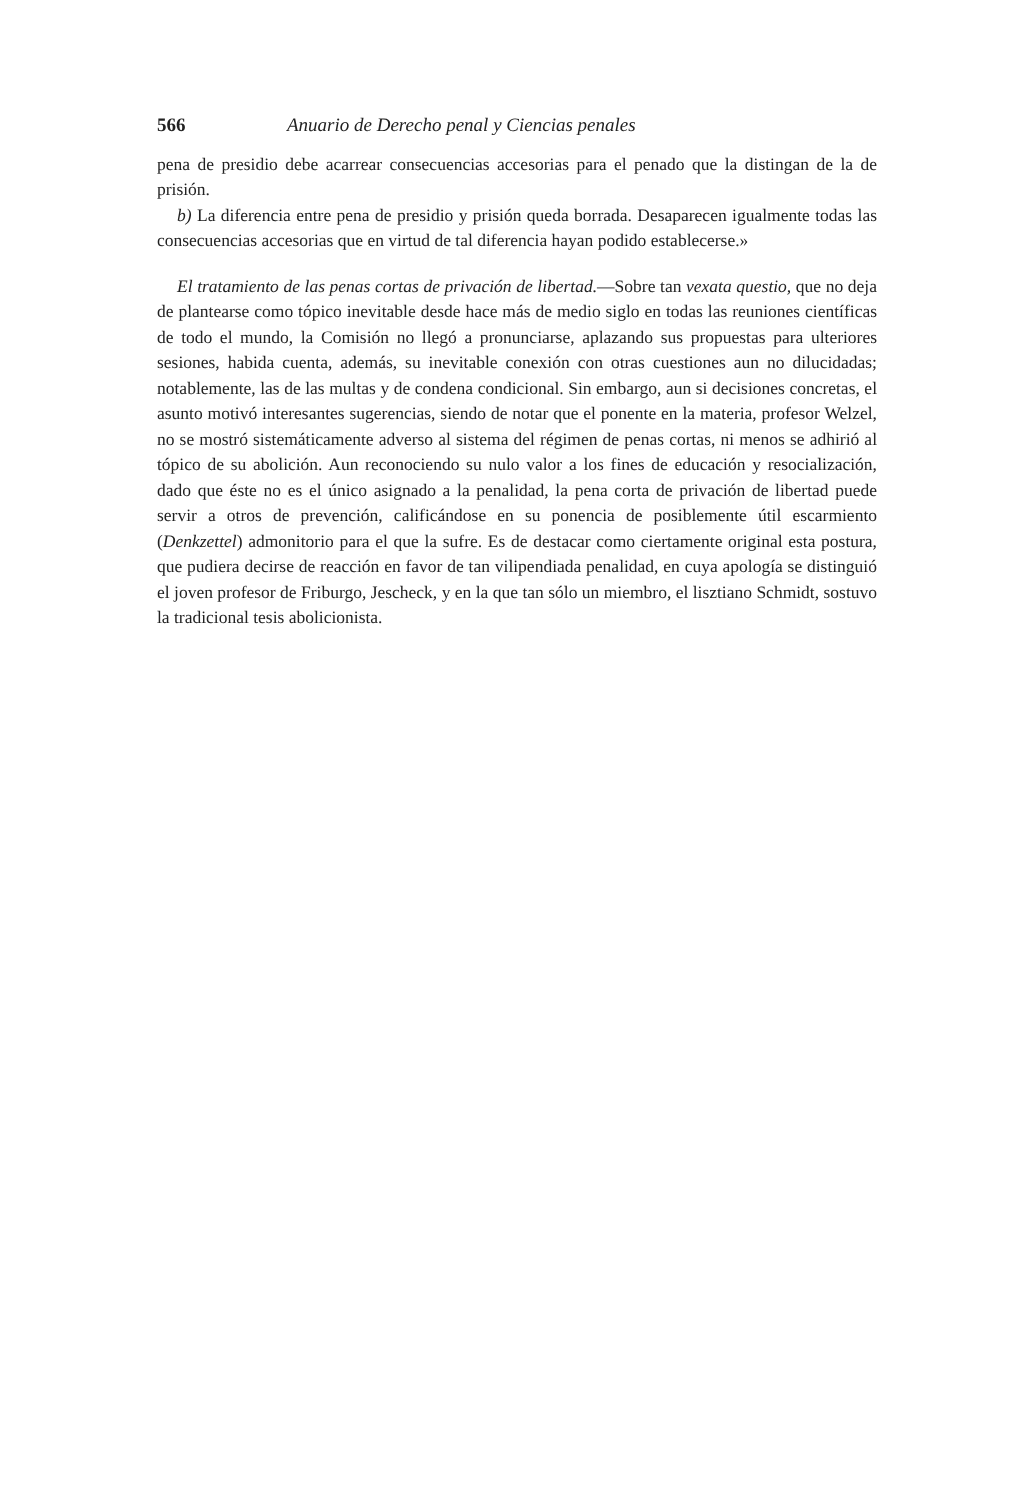566 Anuario de Derecho penal y Ciencias penales
pena de presidio debe acarrear consecuencias accesorias para el penado que la distingan de la de prisión.
b) La diferencia entre pena de presidio y prisión queda borrada. Desaparecen igualmente todas las consecuencias accesorias que en virtud de tal diferencia hayan podido establecerse.»
El tratamiento de las penas cortas de privación de libertad.—Sobre tan vexata questio, que no deja de plantearse como tópico inevitable desde hace más de medio siglo en todas las reuniones científicas de todo el mundo, la Comisión no llegó a pronunciarse, aplazando sus propuestas para ulteriores sesiones, habida cuenta, además, su inevitable conexión con otras cuestiones aun no dilucidadas; notablemente, las de las multas y de condena condicional. Sin embargo, aun si decisiones concretas, el asunto motivó interesantes sugerencias, siendo de notar que el ponente en la materia, profesor Welzel, no se mostró sistemáticamente adverso al sistema del régimen de penas cortas, ni menos se adhirió al tópico de su abolición. Aun reconociendo su nulo valor a los fines de educación y resocialización, dado que éste no es el único asignado a la penalidad, la pena corta de privación de libertad puede servir a otros de prevención, calificándose en su ponencia de posiblemente útil escarmiento (Denkzettel) admonitorio para el que la sufre. Es de destacar como ciertamente original esta postura, que pudiera decirse de reacción en favor de tan vilipendiada penalidad, en cuya apología se distinguió el joven profesor de Friburgo, Jescheck, y en la que tan sólo un miembro, el lisztiano Schmidt, sostuvo la tradicional tesis abolicionista.